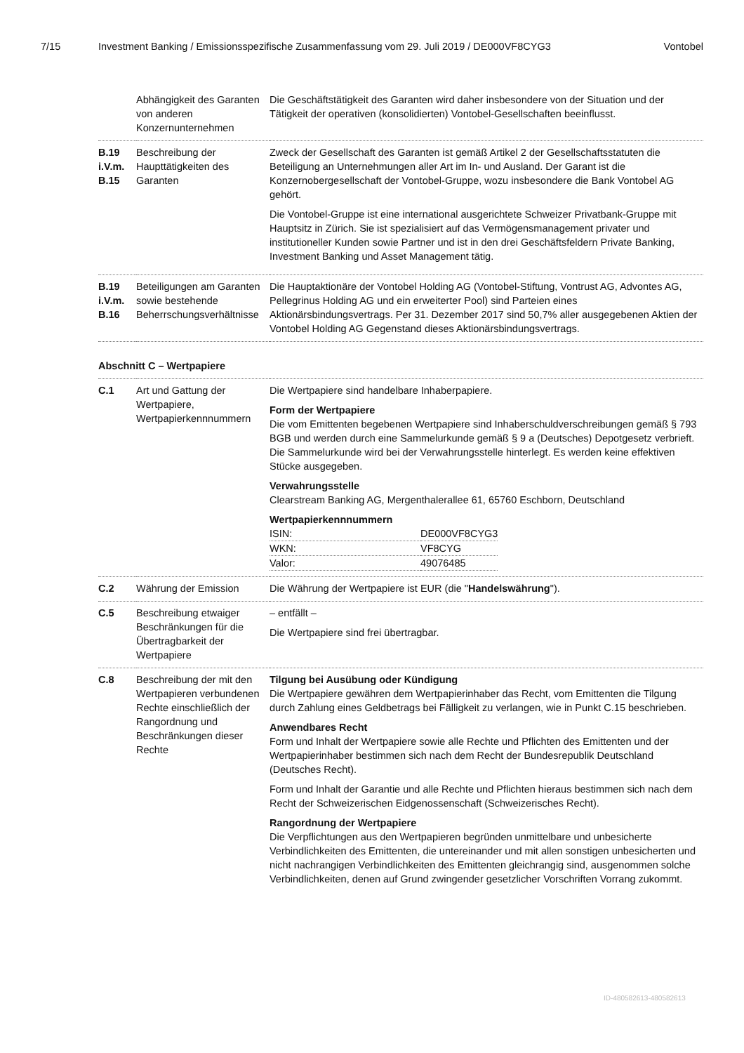7/15 Investment Banking / Emissionsspezifische Zusammenfassung vom 29. Juli 2019 / DE000VF8CYG3 Vontobel
| | Abhängigkeit des Garanten von anderen Konzernunternehmen | Die Geschäftstätigkeit des Garanten wird daher insbesondere von der Situation und der Tätigkeit der operativen (konsolidierten) Vontobel-Gesellschaften beeinflusst. |
| B.19 i.V.m. B.15 | Beschreibung der Haupttätigkeiten des Garanten | Zweck der Gesellschaft des Garanten ist gemäß Artikel 2 der Gesellschaftsstatuten die Beteiligung an Unternehmungen aller Art im In- und Ausland. Der Garant ist die Konzernobergesellschaft der Vontobel-Gruppe, wozu insbesondere die Bank Vontobel AG gehört. Die Vontobel-Gruppe ist eine international ausgerichtete Schweizer Privatbank-Gruppe mit Hauptsitz in Zürich. Sie ist spezialisiert auf das Vermögensmanagement privater und institutioneller Kunden sowie Partner und ist in den drei Geschäftsfeldern Private Banking, Investment Banking und Asset Management tätig. |
| B.19 i.V.m. B.16 | Beteiligungen am Garanten sowie bestehende Beherrschungsverhältnisse | Die Hauptaktionäre der Vontobel Holding AG (Vontobel-Stiftung, Vontrust AG, Advontes AG, Pellegrinus Holding AG und ein erweiterter Pool) sind Parteien eines Aktionärsbindungsvertrags. Per 31. Dezember 2017 sind 50,7% aller ausgegebenen Aktien der Vontobel Holding AG Gegenstand dieses Aktionärsbindungsvertrags. |
| Abschnitt C – Wertpapiere | | |
| C.1 | Art und Gattung der Wertpapiere, Wertpapierkennnummern | Die Wertpapiere sind handelbare Inhaberpapiere. Form der Wertpapiere Die vom Emittenten begebenen Wertpapiere sind Inhaberschuldverschreibungen gemäß § 793 BGB und werden durch eine Sammelurkunde gemäß § 9 a (Deutsches) Depotgesetz verbrieft. Die Sammelurkunde wird bei der Verwahrungsstelle hinterlegt. Es werden keine effektiven Stücke ausgegeben. Verwahrungsstelle Clearstream Banking AG, Mergenthalerallee 61, 65760 Eschborn, Deutschland Wertpapierkennnummern / ISIN: / DE000VF8CYG3 / / WKN: / VF8CYG / / Valor: / 49076485 / |
| C.2 | Währung der Emission | Die Währung der Wertpapiere ist EUR (die " Handelswährung "). |
| C.5 | Beschreibung etwaiger Beschränkungen für die Übertragbarkeit der Wertpapiere | – entfällt – Die Wertpapiere sind frei übertragbar. |
| C.8 | Beschreibung der mit den Wertpapieren verbundenen Rechte einschließlich der Rangordnung und Beschränkungen dieser Rechte | Tilgung bei Ausübung oder Kündigung Die Wertpapiere gewähren dem Wertpapierinhaber das Recht, vom Emittenten die Tilgung durch Zahlung eines Geldbetrags bei Fälligkeit zu verlangen, wie in Punkt C.15 beschrieben. Anwendbares Recht Form und Inhalt der Wertpapiere sowie alle Rechte und Pflichten des Emittenten und der Wertpapierinhaber bestimmen sich nach dem Recht der Bundesrepublik Deutschland (Deutsches Recht). Form und Inhalt der Garantie und alle Rechte und Pflichten hieraus bestimmen sich nach dem Recht der Schweizerischen Eidgenossenschaft (Schweizerisches Recht). Rangordnung der Wertpapiere Die Verpflichtungen aus den Wertpapieren begründen unmittelbare und unbesicherte Verbindlichkeiten des Emittenten, die untereinander und mit allen sonstigen unbesicherten und nicht nachrangigen Verbindlichkeiten des Emittenten gleichrangig sind, ausgenommen solche Verbindlichkeiten, denen auf Grund zwingender gesetzlicher Vorschriften Vorrang zukommt. |
ID-480582613-480582613